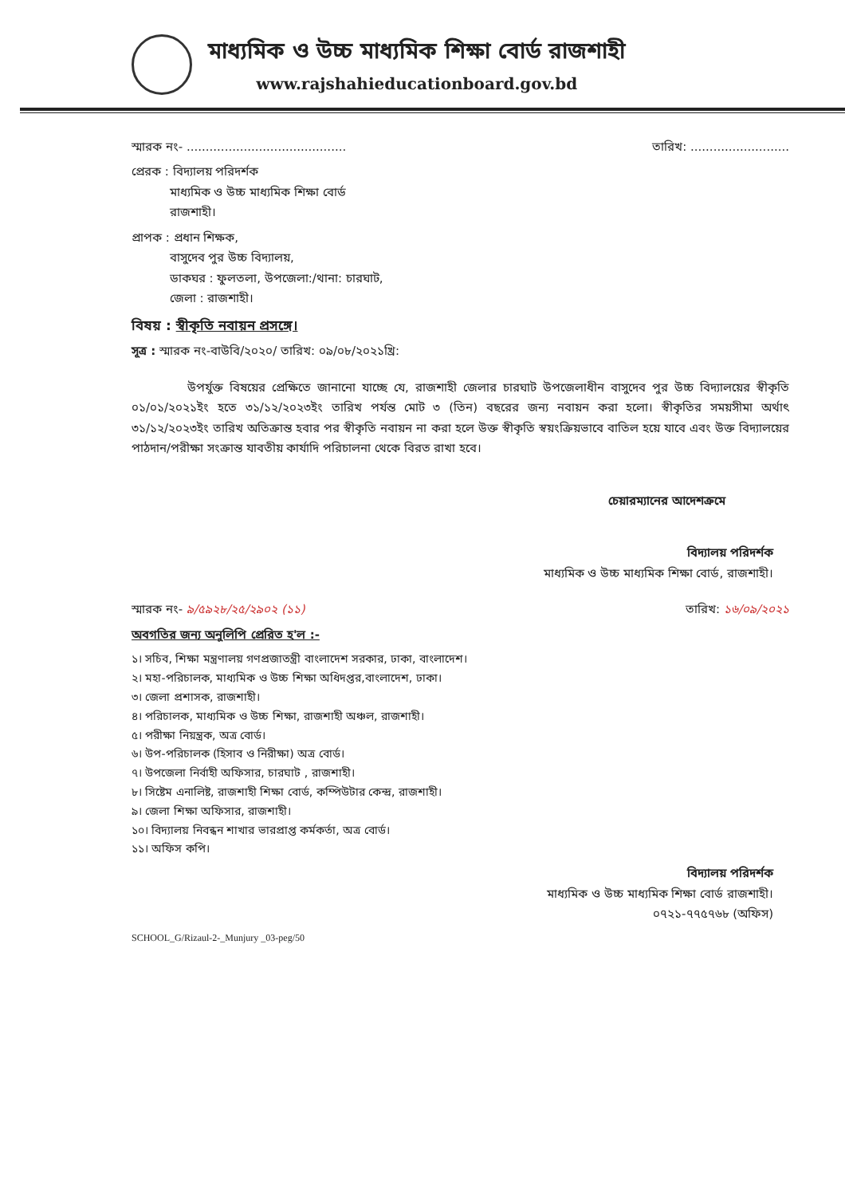মাধ্যমিক ও উচ্চ মাধ্যমিক শিক্ষা বোর্ড রাজশাহী
www.rajshahieducationboard.gov.bd
স্মারক নং- .......................................... তারিখ: ..........................
প্রেরক : বিদ্যালয় পরিদর্শক
মাধ্যমিক ও উচ্চ মাধ্যমিক শিক্ষা বোর্ড
রাজশাহী।
প্রাপক : প্রধান শিক্ষক,
বাসুদেব পুর উচ্চ বিদ্যালয়,
ডাকঘর : ফুলতলা, উপজেলা:/থানা: চারঘাট,
জেলা : রাজশাহী।
বিষয় : স্বীকৃতি নবায়ন প্রসঙ্গে।
সূত্র : স্মারক নং-বাউবি/২০২০/ তারিখ: ০৯/০৮/২০২১খ্রি:
উপর্যুক্ত বিষয়ের প্রেক্ষিতে জানানো যাচ্ছে যে, রাজশাহী জেলার চারঘাট উপজেলাধীন বাসুদেব পুর উচ্চ বিদ্যালয়ের স্বীকৃতি ০১/০১/২০২১ইং হতে ৩১/১২/২০২৩ইং তারিখ পর্যন্ত মোট ৩ (তিন) বছরের জন্য নবায়ন করা হলো। স্বীকৃতির সময়সীমা অর্থাৎ ৩১/১২/২০২৩ইং তারিখ অতিক্রান্ত হবার পর স্বীকৃতি নবায়ন না করা হলে উক্ত স্বীকৃতি স্বয়ংক্রিয়ভাবে বাতিল হয়ে যাবে এবং উক্ত বিদ্যালয়ের পাঠদান/পরীক্ষা সংক্রান্ত যাবতীয় কার্যাদি পরিচালনা থেকে বিরত রাখা হবে।
চেয়ারম্যানের আদেশক্রমে
বিদ্যালয় পরিদর্শক
মাধ্যমিক ও উচ্চ মাধ্যমিক শিক্ষা বোর্ড, রাজশাহী।
স্মারক নং- ৯/৫৯২৮/২৫/২৯০২ (১১) তারিখ: ১৬/০৯/২০২১
অবগতির জন্য অনুলিপি প্রেরিত হ'ল :-
১। সচিব, শিক্ষা মন্ত্রণালয় গণপ্রজাতন্ত্রী বাংলাদেশ সরকার, ঢাকা, বাংলাদেশ।
২। মহা-পরিচালক, মাধ্যমিক ও উচ্চ শিক্ষা অধিদপ্তর,বাংলাদেশ, ঢাকা।
৩। জেলা প্রশাসক, রাজশাহী।
৪। পরিচালক, মাধ্যমিক ও উচ্চ শিক্ষা, রাজশাহী অঞ্চল, রাজশাহী।
৫। পরীক্ষা নিয়ন্ত্রক, অত্র বোর্ড।
৬। উপ-পরিচালক (হিসাব ও নিরীক্ষা) অত্র বোর্ড।
৭। উপজেলা নির্বাহী অফিসার, চারঘাট , রাজশাহী।
৮। সিষ্টেম এনালিষ্ট, রাজশাহী শিক্ষা বোর্ড, কম্পিউটার কেন্দ্র, রাজশাহী।
৯। জেলা শিক্ষা অফিসার, রাজশাহী।
১০। বিদ্যালয় নিবন্ধন শাখার ভারপ্রাপ্ত কর্মকর্তা, অত্র বোর্ড।
১১। অফিস কপি।
বিদ্যালয় পরিদর্শক
মাধ্যমিক ও উচ্চ মাধ্যমিক শিক্ষা বোর্ড রাজশাহী।
০৭২১-৭৭৫৭৬৮ (অফিস)
SCHOOL_G/Rizaul-2-_Munjury _03-peg/50